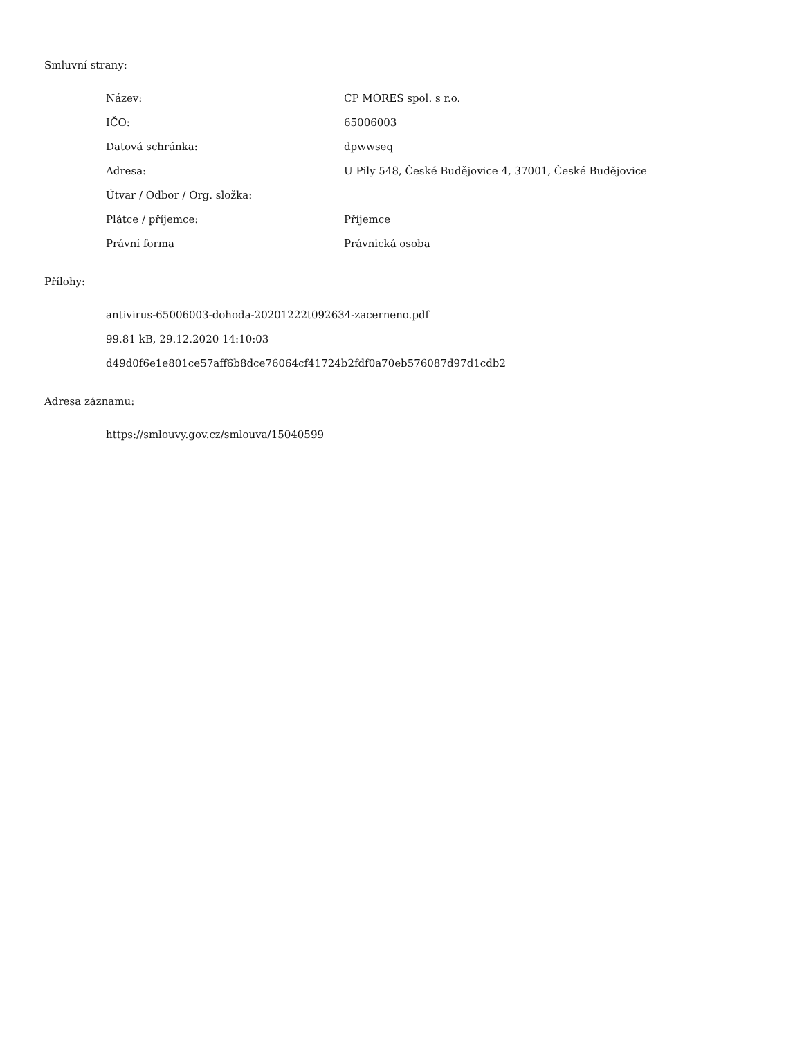Smluvní strany:
| Název: | CP MORES spol. s r.o. |
| IČO: | 65006003 |
| Datová schránka: | dpwwseq |
| Adresa: | U Pily 548, České Budějovice 4, 37001, České Budějovice |
| Útvar / Odbor / Org. složka: | |
| Plátce / příjemce: | Příjemce |
| Právní forma | Právnická osoba |
Přílohy:
antivirus-65006003-dohoda-20201222t092634-zacerneno.pdf
99.81 kB, 29.12.2020 14:10:03
d49d0f6e1e801ce57aff6b8dce76064cf41724b2fdf0a70eb576087d97d1cdb2
Adresa záznamu:
https://smlouvy.gov.cz/smlouva/15040599